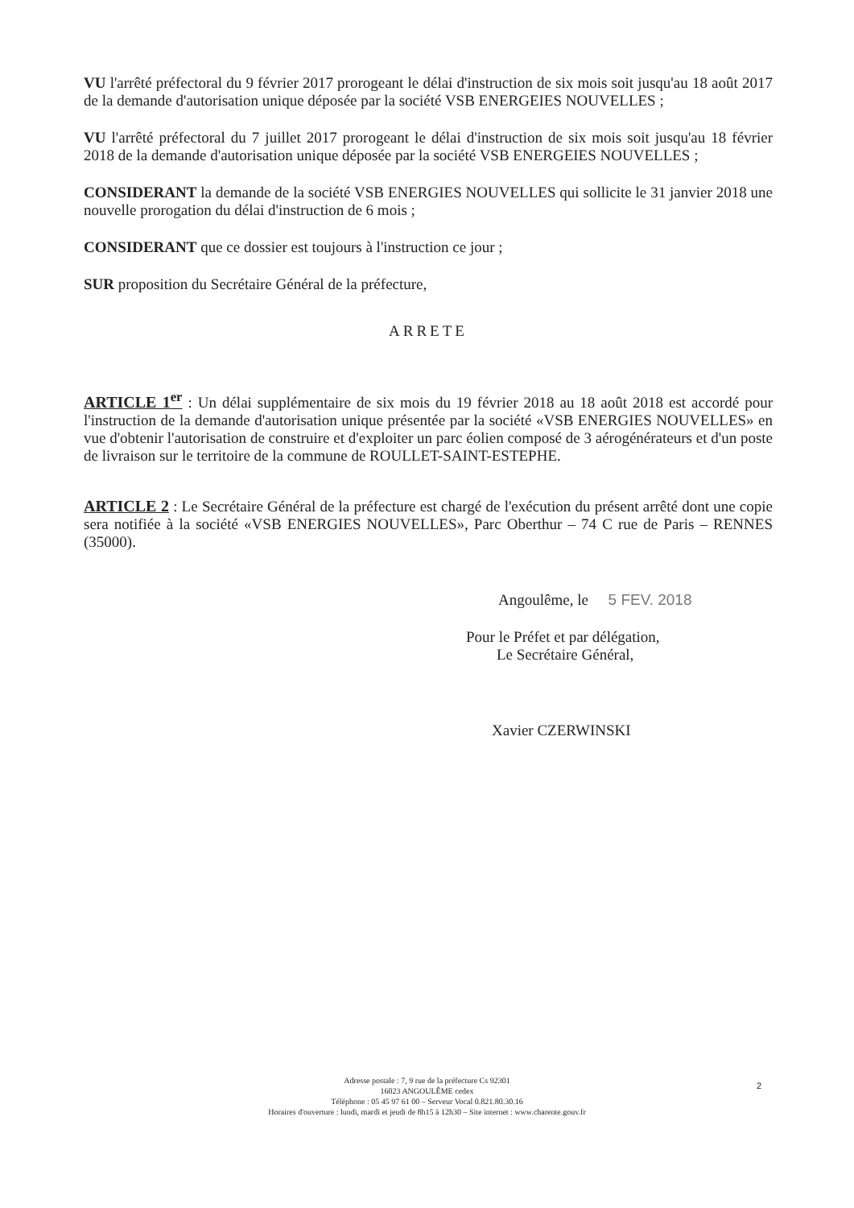VU l'arrêté préfectoral du 9 février 2017 prorogeant le délai d'instruction de six mois soit jusqu'au 18 août 2017 de la demande d'autorisation unique déposée par la société VSB ENERGEIES NOUVELLES ;
VU l'arrêté préfectoral du 7 juillet 2017 prorogeant le délai d'instruction de six mois soit jusqu'au 18 février 2018 de la demande d'autorisation unique déposée par la société VSB ENERGEIES NOUVELLES ;
CONSIDERANT la demande de la société VSB ENERGIES NOUVELLES qui sollicite le 31 janvier 2018 une nouvelle prorogation du délai d'instruction de 6 mois ;
CONSIDERANT que ce dossier est toujours à l'instruction ce jour ;
SUR proposition du Secrétaire Général de la préfecture,
ARRETE
ARTICLE 1<sup>er</sup> : Un délai supplémentaire de six mois du 19 février 2018 au 18 août 2018 est accordé pour l'instruction de la demande d'autorisation unique présentée par la société «VSB ENERGIES NOUVELLES» en vue d'obtenir l'autorisation de construire et d'exploiter un parc éolien composé de 3 aérogénérateurs et d'un poste de livraison sur le territoire de la commune de ROULLET-SAINT-ESTEPHE.
ARTICLE 2 : Le Secrétaire Général de la préfecture est chargé de l'exécution du présent arrêté dont une copie sera notifiée à la société «VSB ENERGIES NOUVELLES», Parc Oberthur – 74 C rue de Paris – RENNES (35000).
Angoulême, le 5 FEV. 2018
Pour le Préfet et par délégation,
Le Secrétaire Général,
Xavier CZERWINSKI
Adresse postale : 7, 9 rue de la préfecture Cs 92301
16023 ANGOULÊME cedex
Téléphone : 05 45 97 61 00 – Serveur Vocal 0.821.80.30.16
Horaires d'ouverture : lundi, mardi et jeudi de 8h15 à 12h30 – Site internet : www.charente.gouv.fr
2